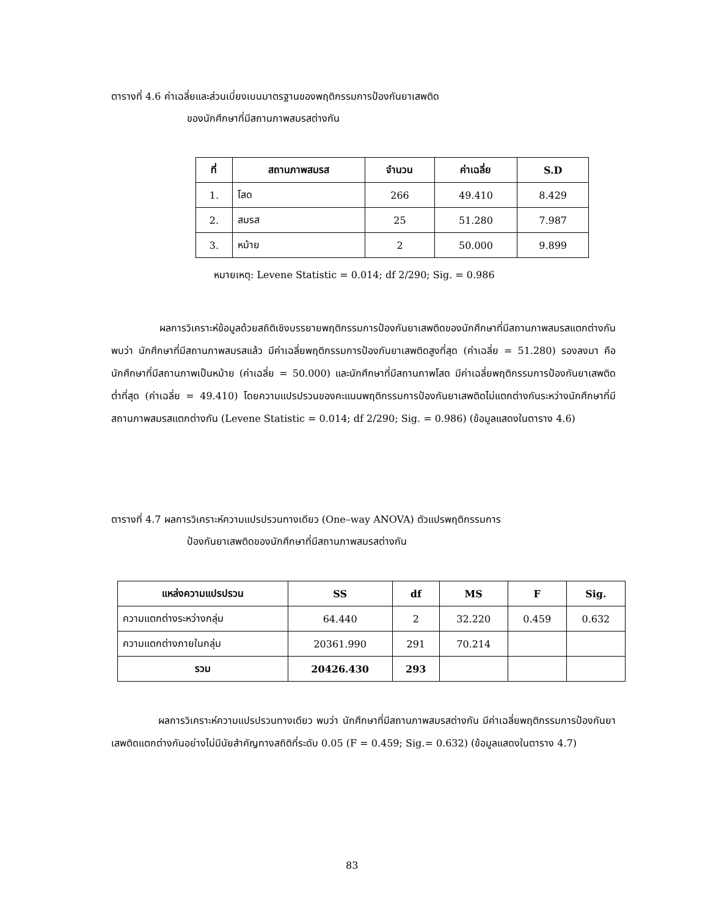ตารางที่ 4.6 ค่าเฉลี่ยและส่วนเบี่ยงเบนมาตรฐานของพฤติกรรมการป้องกันยาเสพติด
ของนักศึกษาที่มีสถานภาพสมรสต่างกัน
| ที่ | สถานภาพสมรส | จำนวน | ค่าเฉลี่ย | S.D |
| --- | --- | --- | --- | --- |
| 1. | โสด | 266 | 49.410 | 8.429 |
| 2. | สมรส | 25 | 51.280 | 7.987 |
| 3. | หม้าย | 2 | 50.000 | 9.899 |
หมายเหตุ: Levene Statistic = 0.014; df 2/290; Sig. = 0.986
ผลการวิเคราะห์ข้อมูลด้วยสถิติเชิงบรรยายพฤติกรรมการป้องกันยาเสพติดของนักศึกษาที่มีสถานภาพสมรสแตกต่างกัน พบว่า นักศึกษาที่มีสถานภาพสมรสแล้ว มีค่าเฉลี่ยพฤติกรรมการป้องกันยาเสพติดสูงที่สุด (ค่าเฉลี่ย = 51.280) รองลงมา คือ นักศึกษาที่มีสถานภาพเป็นหม้าย (ค่าเฉลี่ย = 50.000) และนักศึกษาที่มีสถานภาพโสด มีค่าเฉลี่ยพฤติกรรมการป้องกันยาเสพติดต่ำที่สุด (ค่าเฉลี่ย = 49.410) โดยความแปรปรวนของคะแนนพฤติกรรมการป้องกันยาเสพติดไม่แตกต่างกันระหว่างนักศึกษาที่มีสถานภาพสมรสแตกต่างกัน (Levene Statistic = 0.014; df 2/290; Sig. = 0.986) (ข้อมูลแสดงในตาราง 4.6)
ตารางที่ 4.7 ผลการวิเคราะห์ความแปรปรวนทางเดียว (One–way ANOVA) ตัวแปรพฤติกรรมการ
ป้องกันยาเสพติดของนักศึกษาที่มีสถานภาพสมรสต่างกัน
| แหล่งความแปรปรวน | SS | df | MS | F | Sig. |
| --- | --- | --- | --- | --- | --- |
| ความแตกต่างระหว่างกลุ่ม | 64.440 | 2 | 32.220 | 0.459 | 0.632 |
| ความแตกต่างภายในกลุ่ม | 20361.990 | 291 | 70.214 | | |
| รวม | 20426.430 | 293 | | | |
ผลการวิเคราะห์ความแปรปรวนทางเดียว พบว่า นักศึกษาที่มีสถานภาพสมรสต่างกัน มีค่าเฉลี่ยพฤติกรรมการป้องกันยาเสพติดแตกต่างกันอย่างไม่มีนัยสำคัญทางสถิติที่ระดับ 0.05 (F = 0.459; Sig.= 0.632) (ข้อมูลแสดงในตาราง 4.7)
83